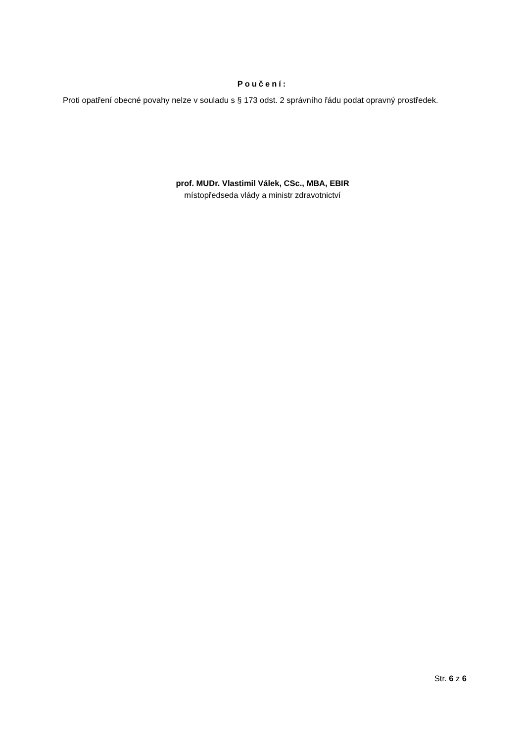Poučení:
Proti opatření obecné povahy nelze v souladu s § 173 odst. 2 správního řádu podat opravný prostředek.
prof. MUDr. Vlastimil Válek, CSc., MBA, EBIR
místopředseda vlády a ministr zdravotnictví
Str. 6 z 6